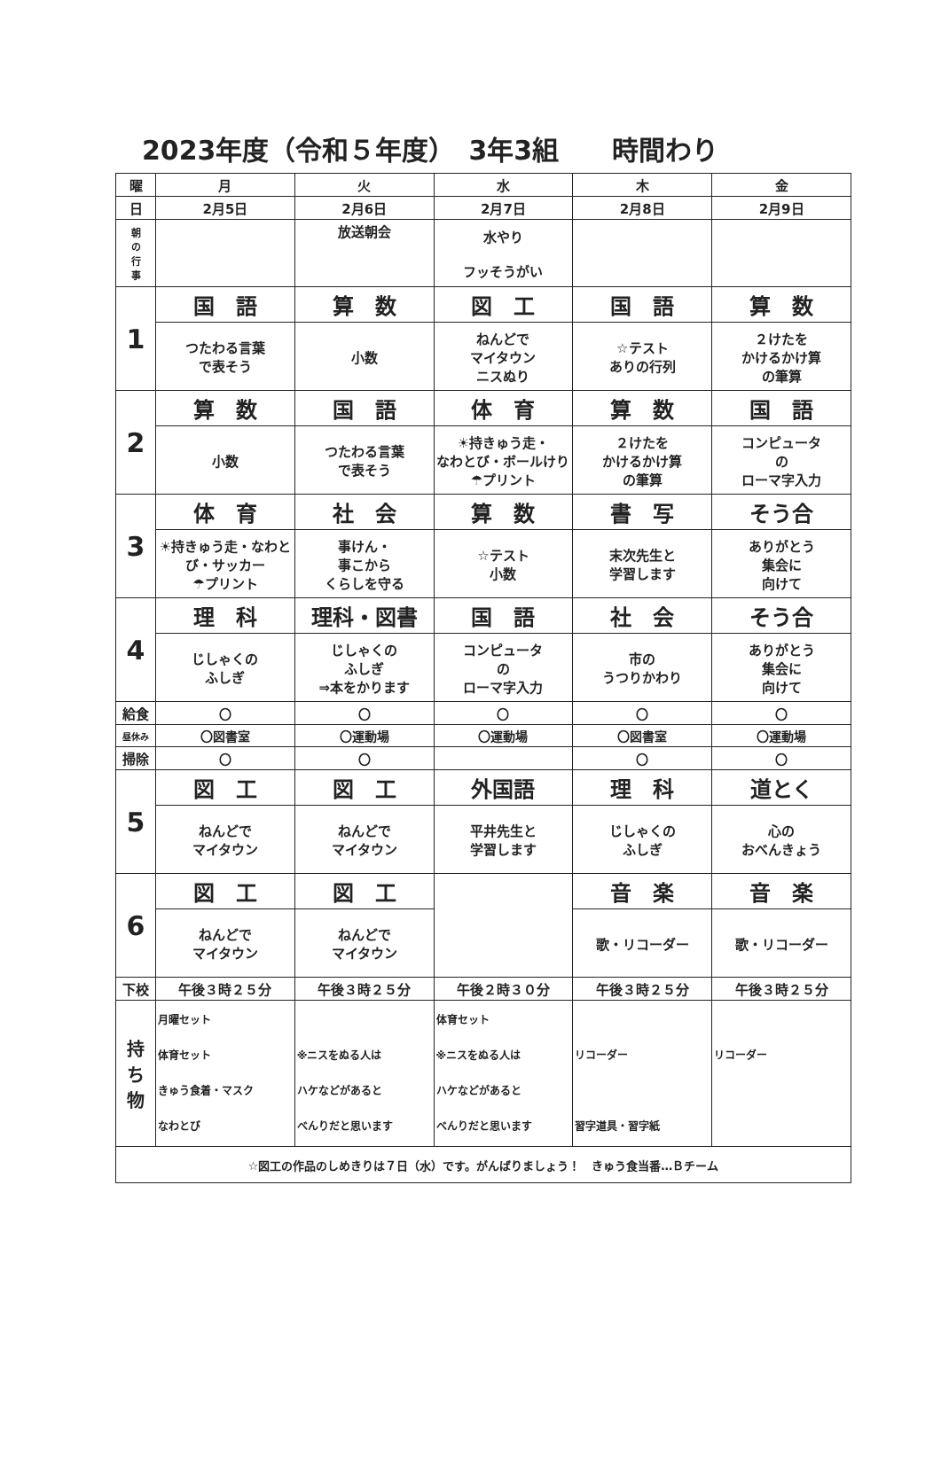2023年度（令和５年度）　3年3組　　時間わり
| 曜 | 月 | 火 | 水 | 木 | 金 |
| --- | --- | --- | --- | --- | --- |
| 日 | 2月5日 | 2月6日 | 2月7日 | 2月8日 | 2月9日 |
| 朝 の 行 事 | | 放送朝会 | 水やり フッそうがい | | |
| 1 | 国 語 | 算 数 | 図 工 | 国 語 | 算 数 |
| | つたわる言葉 で表そう | 小数 | ねんどで マイタウン ニスぬり | ☆テスト ありの行列 | ２けたを かけるかけ算 の筆算 |
| 2 | 算 数 | 国 語 | 体 育 | 算 数 | 国 語 |
| | 小数 | つたわる言葉 で表そう | ☀持きゅう走・ なわとび・ボールけり☂プリント | ２けたを かけるかけ算 の筆算 | コンピュータ の ローマ字入力 |
| 3 | 体 育 | 社 会 | 算 数 | 書 写 | そう合 |
| | ☀持きゅう走・なわとび・サッカー ☂プリント | 事けん・ 事こから くらしを守る | ☆テスト 小数 | 末次先生と 学習します | ありがとう 集会に 向けて |
| 4 | 理 科 | 理科・図書 | 国 語 | 社 会 | そう合 |
| | じしゃくの ふしぎ | じしゃくの ふしぎ ⇒本をかります | コンピュータ の ローマ字入力 | 市の うつりかわり | ありがとう 集会に 向けて |
| 給食 | 〇 | 〇 | 〇 | 〇 | 〇 |
| 昼休み | 〇図書室 | 〇運動場 | 〇運動場 | 〇図書室 | 〇運動場 |
| 掃除 | 〇 | 〇 | | 〇 | 〇 |
| 5 | 図 工 | 図 工 | 外国語 | 理 科 | 道とく |
| | ねんどで マイタウン | ねんどで マイタウン | 平井先生と 学習します | じしゃくの ふしぎ | 心の おべんきょう |
| 6 | 図 工 | 図 工 | | 音 楽 | 音 楽 |
| | ねんどで マイタウン | ねんどで マイタウン | | 歌・リコーダー | 歌・リコーダー |
| 下校 | 午後３時２５分 | 午後３時２５分 | 午後２時３０分 | 午後３時２５分 | 午後３時２５分 |
| 持 ち 物 | 月曜セット 体育セット きゅう食着・マスク なわとび | ※ニスをぬる人は ハケなどがあると べんりだと思います | 体育セット ※ニスをぬる人は ハケなどがあると べんりだと思います | リコーダー 習字道具・習字紙 | リコーダー |
| ☆図工の作品のしめきりは７日（水）です。がんばりましょう！ きゅう食当番…Ｂチーム | | | | | |